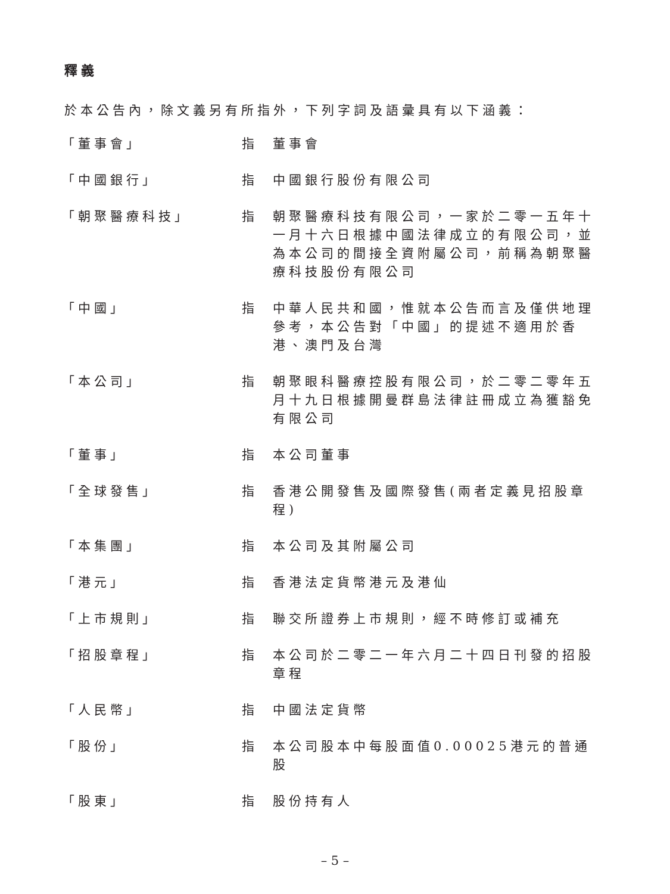釋義
於本公告內，除文義另有所指外，下列字詞及語彙具有以下涵義：
| 「董事會」 | 指 | 董事會 |
| 「中國銀行」 | 指 | 中國銀行股份有限公司 |
| 「朝聚醫療科技」 | 指 | 朝聚醫療科技有限公司，一家於二零一五年十一月十六日根據中國法律成立的有限公司，並為本公司的間接全資附屬公司，前稱為朝聚醫療科技股份有限公司 |
| 「中國」 | 指 | 中華人民共和國，惟就本公告而言及僅供地理參考，本公告對「中國」的提述不適用於香港、澳門及台灣 |
| 「本公司」 | 指 | 朝聚眼科醫療控股有限公司，於二零二零年五月十九日根據開曼群島法律註冊成立為獲豁免有限公司 |
| 「董事」 | 指 | 本公司董事 |
| 「全球發售」 | 指 | 香港公開發售及國際發售(兩者定義見招股章程) |
| 「本集團」 | 指 | 本公司及其附屬公司 |
| 「港元」 | 指 | 香港法定貨幣港元及港仙 |
| 「上市規則」 | 指 | 聯交所證券上市規則，經不時修訂或補充 |
| 「招股章程」 | 指 | 本公司於二零二一年六月二十四日刊發的招股章程 |
| 「人民幣」 | 指 | 中國法定貨幣 |
| 「股份」 | 指 | 本公司股本中每股面值0.00025港元的普通股 |
| 「股東」 | 指 | 股份持有人 |
– 5 –